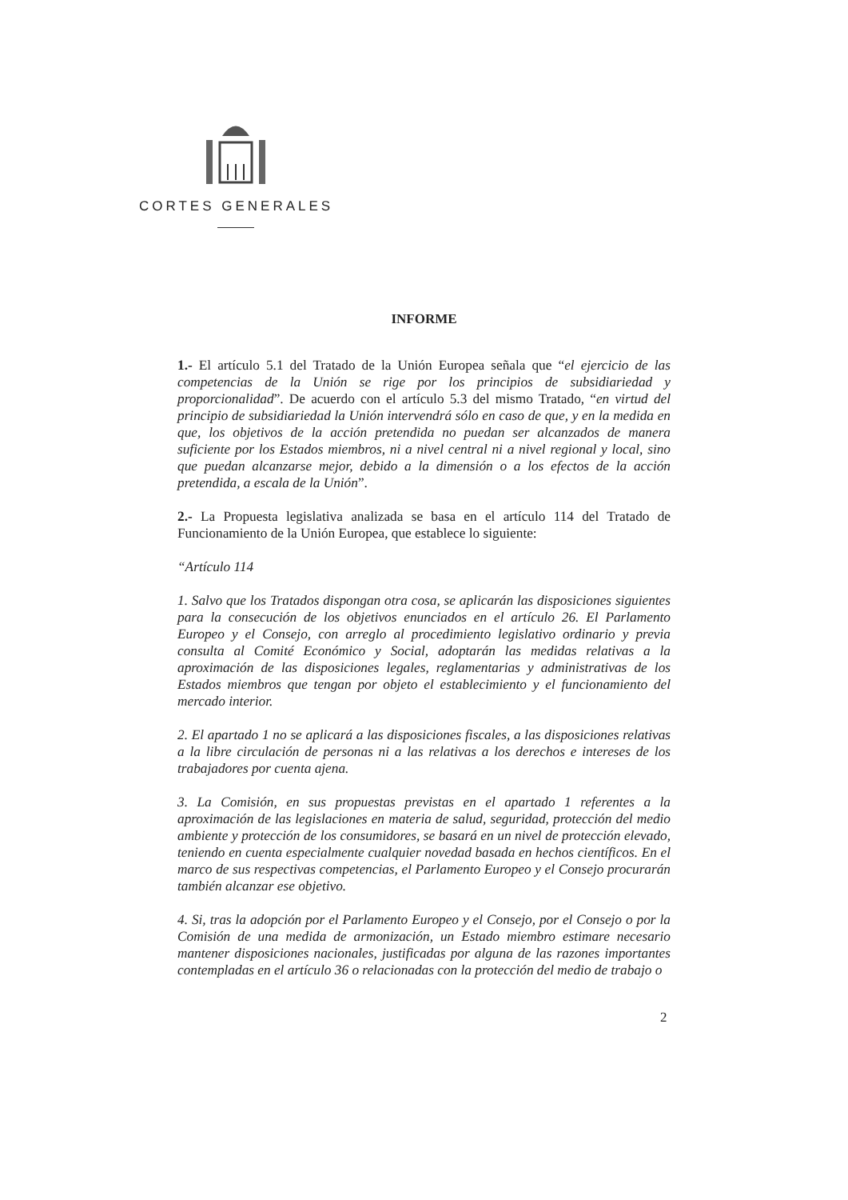CORTES GENERALES
INFORME
1.- El artículo 5.1 del Tratado de la Unión Europea señala que “el ejercicio de las competencias de la Unión se rige por los principios de subsidiariedad y proporcionalidad”. De acuerdo con el artículo 5.3 del mismo Tratado, “en virtud del principio de subsidiariedad la Unión intervendrá sólo en caso de que, y en la medida en que, los objetivos de la acción pretendida no puedan ser alcanzados de manera suficiente por los Estados miembros, ni a nivel central ni a nivel regional y local, sino que puedan alcanzarse mejor, debido a la dimensión o a los efectos de la acción pretendida, a escala de la Unión”.
2.- La Propuesta legislativa analizada se basa en el artículo 114 del Tratado de Funcionamiento de la Unión Europea, que establece lo siguiente:
“Artículo 114
1. Salvo que los Tratados dispongan otra cosa, se aplicarán las disposiciones siguientes para la consecución de los objetivos enunciados en el artículo 26. El Parlamento Europeo y el Consejo, con arreglo al procedimiento legislativo ordinario y previa consulta al Comité Económico y Social, adoptarán las medidas relativas a la aproximación de las disposiciones legales, reglamentarias y administrativas de los Estados miembros que tengan por objeto el establecimiento y el funcionamiento del mercado interior.
2. El apartado 1 no se aplicará a las disposiciones fiscales, a las disposiciones relativas a la libre circulación de personas ni a las relativas a los derechos e intereses de los trabajadores por cuenta ajena.
3. La Comisión, en sus propuestas previstas en el apartado 1 referentes a la aproximación de las legislaciones en materia de salud, seguridad, protección del medio ambiente y protección de los consumidores, se basará en un nivel de protección elevado, teniendo en cuenta especialmente cualquier novedad basada en hechos científicos. En el marco de sus respectivas competencias, el Parlamento Europeo y el Consejo procurarán también alcanzar ese objetivo.
4. Si, tras la adopción por el Parlamento Europeo y el Consejo, por el Consejo o por la Comisión de una medida de armonización, un Estado miembro estimare necesario mantener disposiciones nacionales, justificadas por alguna de las razones importantes contempladas en el artículo 36 o relacionadas con la protección del medio de trabajo o
2